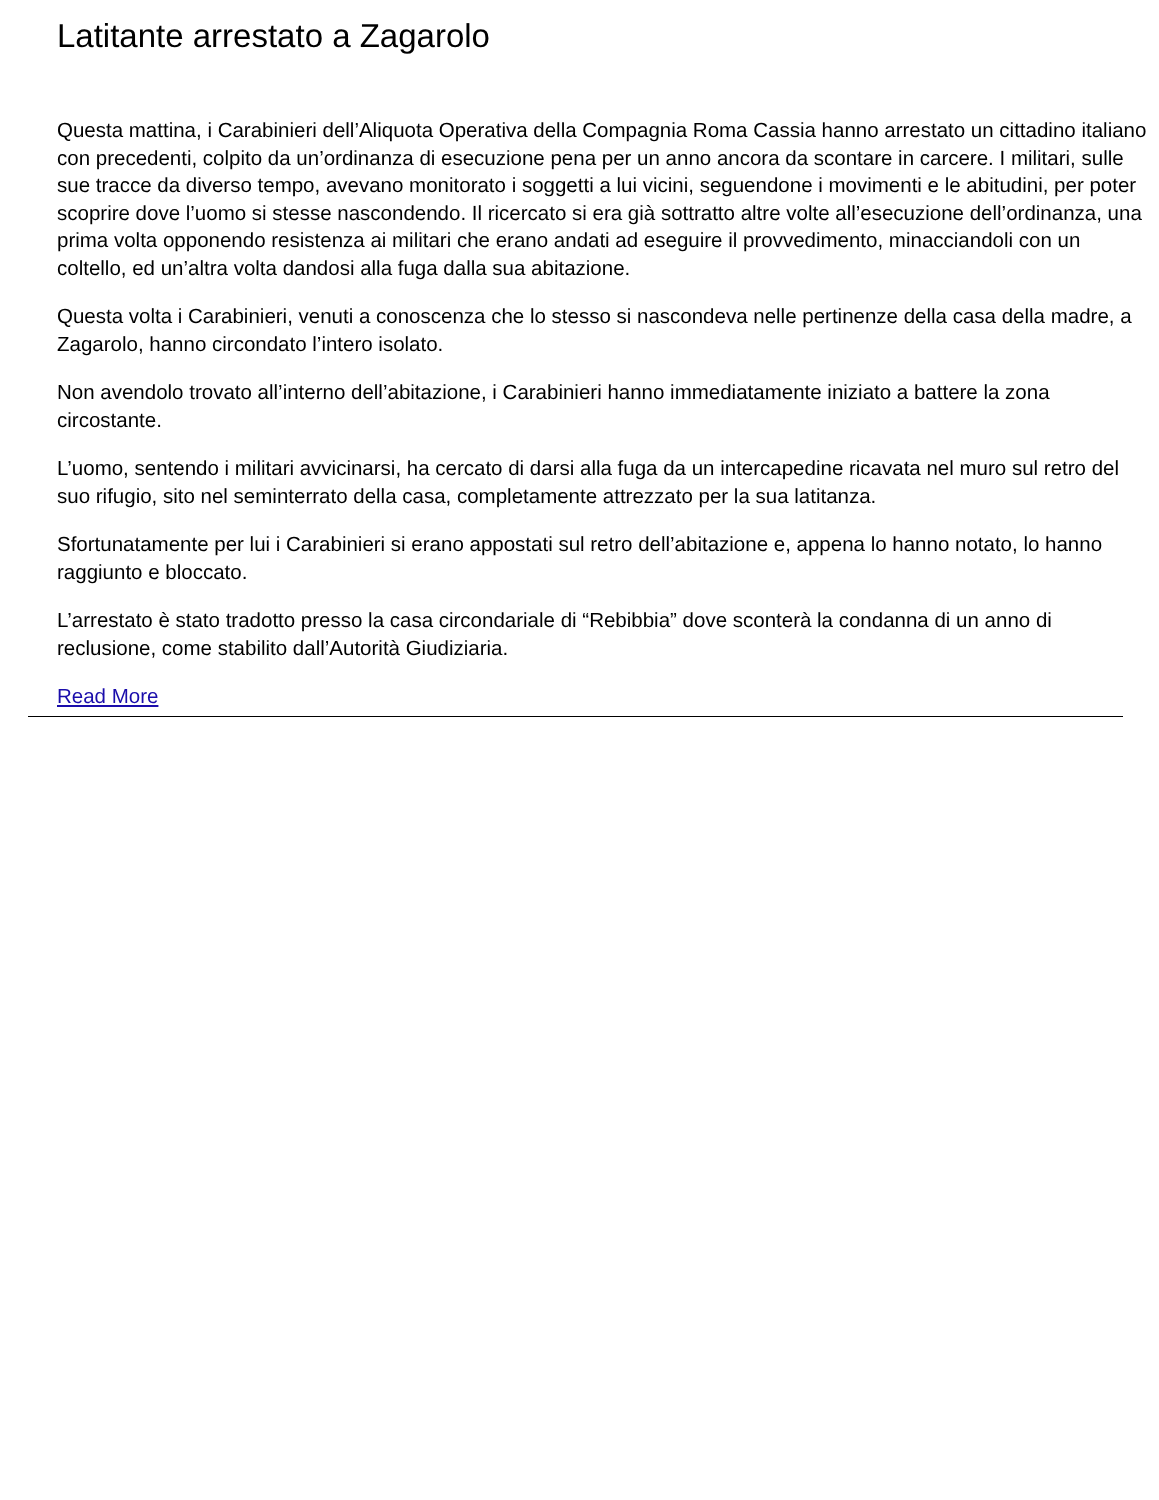Latitante arrestato a Zagarolo
Questa mattina, i Carabinieri dell’Aliquota Operativa della Compagnia Roma Cassia hanno arrestato un cittadino italiano con precedenti, colpito da un’ordinanza di esecuzione pena per un anno ancora da scontare in carcere. I militari, sulle sue tracce da diverso tempo, avevano monitorato i soggetti a lui vicini, seguendone i movimenti e le abitudini, per poter scoprire dove l’uomo si stesse nascondendo. Il ricercato si era già sottratto altre volte all’esecuzione dell’ordinanza, una prima volta opponendo resistenza ai militari che erano andati ad eseguire il provvedimento, minacciandoli con un coltello, ed un’altra volta dandosi alla fuga dalla sua abitazione.
Questa volta i Carabinieri, venuti a conoscenza che lo stesso si nascondeva nelle pertinenze della casa della madre, a Zagarolo, hanno circondato l’intero isolato.
Non avendolo trovato all’interno dell’abitazione, i Carabinieri hanno immediatamente iniziato a battere la zona circostante.
L’uomo, sentendo i militari avvicinarsi, ha cercato di darsi alla fuga da un intercapedine ricavata nel muro sul retro del suo rifugio, sito nel seminterrato della casa, completamente attrezzato per la sua latitanza.
Sfortunatamente per lui i Carabinieri si erano appostati sul retro dell’abitazione e, appena lo hanno notato, lo hanno raggiunto e bloccato.
L’arrestato è stato tradotto presso la casa circondariale di “Rebibbia” dove sconterà la condanna di un anno di reclusione, come stabilito dall’Autorità Giudiziaria.
Read More